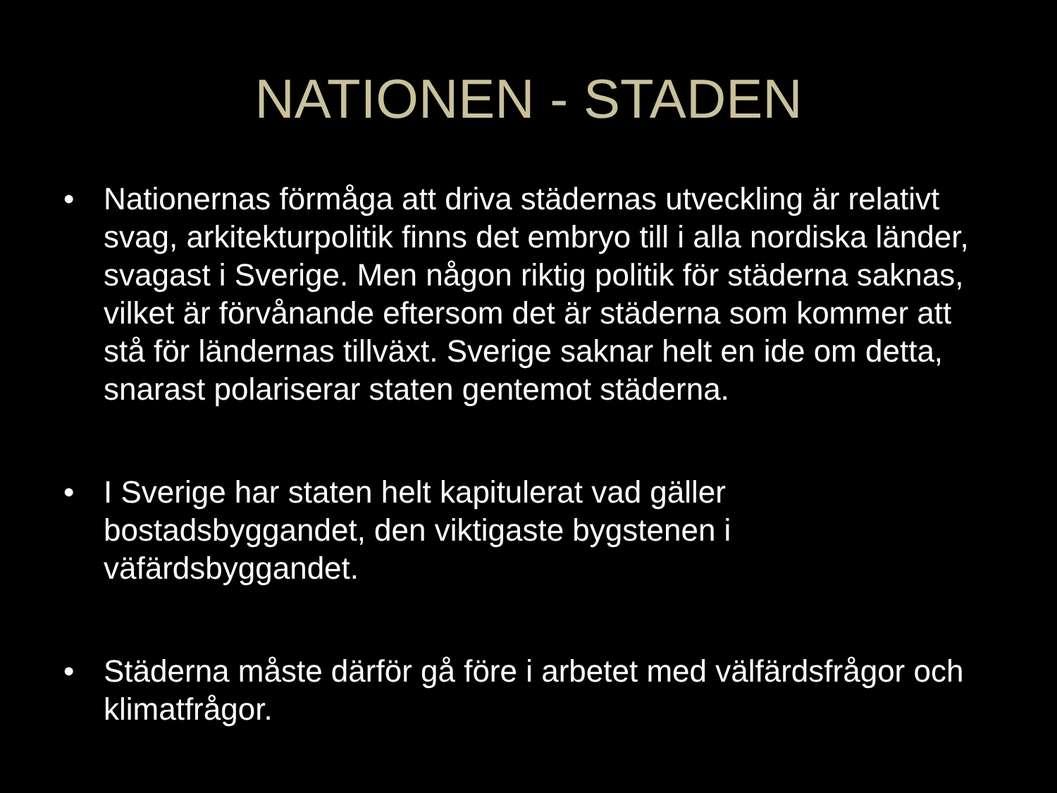NATIONEN - STADEN
• Nationernas förmåga att driva städernas utveckling är relativt svag, arkitekturpolitik finns det embryo till i alla nordiska länder, svagast i Sverige. Men någon riktig politik för städerna saknas, vilket är förvånande eftersom det är städerna som kommer att stå för ländernas tillväxt. Sverige saknar helt en ide om detta, snarast polariserar staten gentemot städerna.
• I Sverige har staten helt kapitulerat vad gäller bostadsbyggandet, den viktigaste bygstenen i väfärdsbyggandet.
• Städerna måste därför gå före i arbetet med välfärdsfrågor och klimatfrågor.